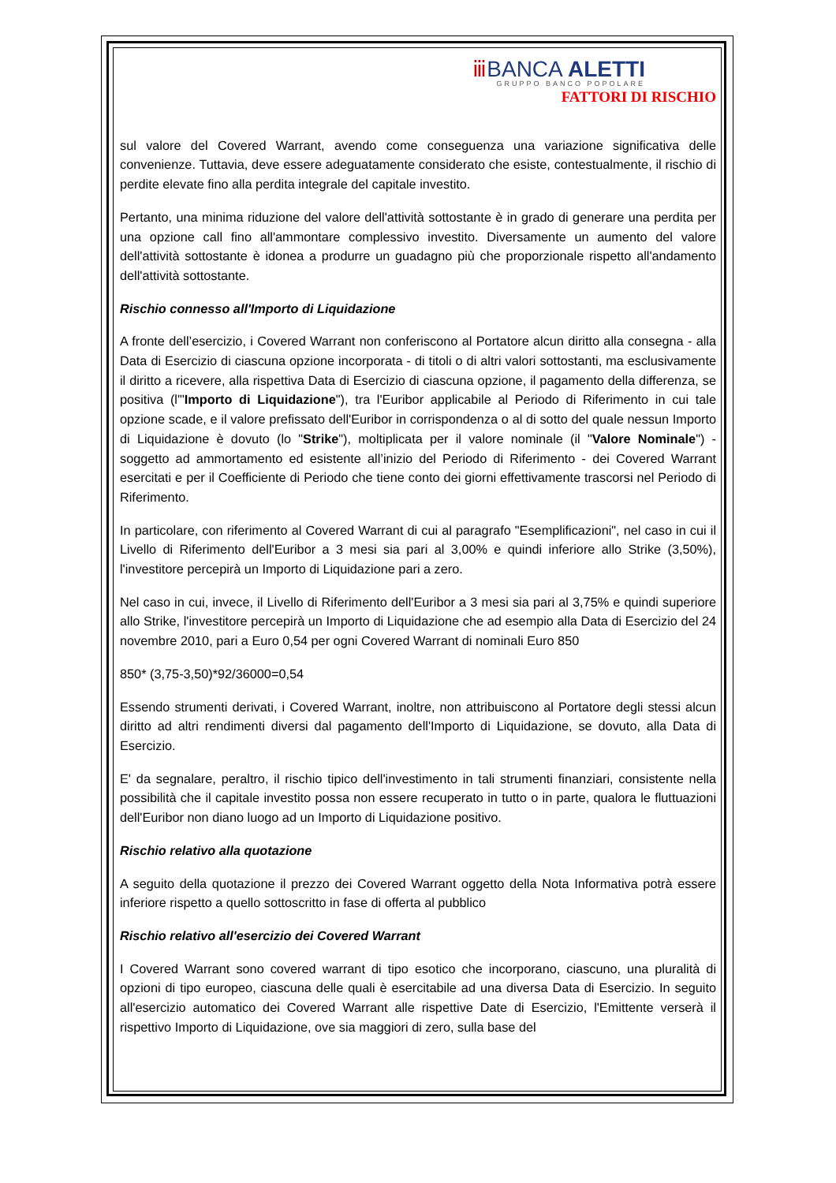ⅲ BANCA ALETTI
GRUPPO BANCO POPOLARE
FATTORI DI RISCHIO
sul valore del Covered Warrant, avendo come conseguenza una variazione significativa delle convenienze. Tuttavia, deve essere adeguatamente considerato che esiste, contestualmente, il rischio di perdite elevate fino alla perdita integrale del capitale investito.
Pertanto, una minima riduzione del valore dell'attività sottostante è in grado di generare una perdita per una opzione call fino all'ammontare complessivo investito. Diversamente un aumento del valore dell'attività sottostante è idonea a produrre un guadagno più che proporzionale rispetto all'andamento dell'attività sottostante.
Rischio connesso all'Importo di Liquidazione
A fronte dell’esercizio, i Covered Warrant non conferiscono al Portatore alcun diritto alla consegna - alla Data di Esercizio di ciascuna opzione incorporata - di titoli o di altri valori sottostanti, ma esclusivamente il diritto a ricevere, alla rispettiva Data di Esercizio di ciascuna opzione, il pagamento della differenza, se positiva (l'"Importo di Liquidazione"), tra l'Euribor applicabile al Periodo di Riferimento in cui tale opzione scade, e il valore prefissato dell'Euribor in corrispondenza o al di sotto del quale nessun Importo di Liquidazione è dovuto (lo "Strike"), moltiplicata per il valore nominale (il "Valore Nominale") - soggetto ad ammortamento ed esistente all’inizio del Periodo di Riferimento - dei Covered Warrant esercitati e per il Coefficiente di Periodo che tiene conto dei giorni effettivamente trascorsi nel Periodo di Riferimento.
In particolare, con riferimento al Covered Warrant di cui al paragrafo "Esemplificazioni", nel caso in cui il Livello di Riferimento dell'Euribor a 3 mesi sia pari al 3,00% e quindi inferiore allo Strike (3,50%), l'investitore percepirà un Importo di Liquidazione pari a zero.
Nel caso in cui, invece, il Livello di Riferimento dell'Euribor a 3 mesi sia pari al 3,75% e quindi superiore allo Strike, l'investitore percepirà un Importo di Liquidazione che ad esempio alla Data di Esercizio del 24 novembre 2010, pari a Euro 0,54 per ogni Covered Warrant di nominali Euro 850
850* (3,75-3,50)*92/36000=0,54
Essendo strumenti derivati, i Covered Warrant, inoltre, non attribuiscono al Portatore degli stessi alcun diritto ad altri rendimenti diversi dal pagamento dell'Importo di Liquidazione, se dovuto, alla Data di Esercizio.
E' da segnalare, peraltro, il rischio tipico dell'investimento in tali strumenti finanziari, consistente nella possibilità che il capitale investito possa non essere recuperato in tutto o in parte, qualora le fluttuazioni dell'Euribor non diano luogo ad un Importo di Liquidazione positivo.
Rischio relativo alla quotazione
A seguito della quotazione il prezzo dei Covered Warrant oggetto della Nota Informativa potrà essere inferiore rispetto a quello sottoscritto in fase di offerta al pubblico
Rischio relativo all'esercizio dei Covered Warrant
I Covered Warrant sono covered warrant di tipo esotico che incorporano, ciascuno, una pluralità di opzioni di tipo europeo, ciascuna delle quali è esercitabile ad una diversa Data di Esercizio. In seguito all'esercizio automatico dei Covered Warrant alle rispettive Date di Esercizio, l'Emittente verserà il rispettivo Importo di Liquidazione, ove sia maggiori di zero, sulla base del